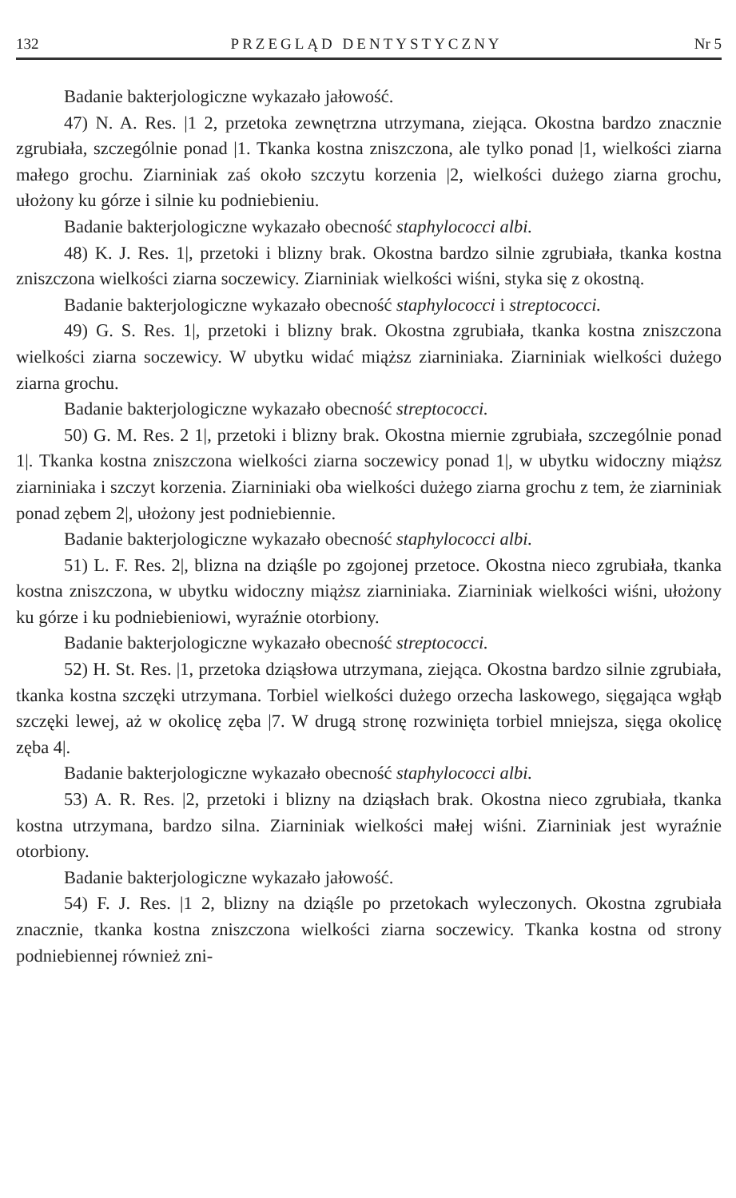132 PRZEGLĄD DENTYSTYCZNY Nr 5
Badanie bakterjologiczne wykazało jałowość.
47) N. A. Res. |1 2, przetoka zewnętrzna utrzymana, ziejąca. Okostna bardzo znacznie zgrubiała, szczególnie ponad |1. Tkanka kostna zniszczona, ale tylko ponad |1, wielkości ziarna małego grochu. Ziarniniak zaś około szczytu korzenia |2, wielkości dużego ziarna grochu, ułożony ku górze i silnie ku podniebieniu.
Badanie bakterjologiczne wykazało obecność staphylococci albi.
48) K. J. Res. 1|, przetoki i blizny brak. Okostna bardzo silnie zgrubiała, tkanka kostna zniszczona wielkości ziarna soczewicy. Ziarniniak wielkości wiśni, styka się z okostną.
Badanie bakterjologiczne wykazało obecność staphylococci i streptococci.
49) G. S. Res. 1|, przetoki i blizny brak. Okostna zgrubiała, tkanka kostna zniszczona wielkości ziarna soczewicy. W ubytku widać miąższ ziarniniaka. Ziarniniak wielkości dużego ziarna grochu.
Badanie bakterjologiczne wykazało obecność streptococci.
50) G. M. Res. 2 1|, przetoki i blizny brak. Okostna miernie zgrubiała, szczególnie ponad 1|. Tkanka kostna zniszczona wielkości ziarna soczewicy ponad 1|, w ubytku widoczny miąższ ziarniniaka i szczyt korzenia. Ziarniniaki oba wielkości dużego ziarna grochu z tem, że ziarniniak ponad zębem 2|, ułożony jest podniebiennie.
Badanie bakterjologiczne wykazało obecność staphylococci albi.
51) L. F. Res. 2|, blizna na dziąśle po zgojonej przetoce. Okostna nieco zgrubiała, tkanka kostna zniszczona, w ubytku widoczny miąższ ziarniniaka. Ziarniniak wielkości wiśni, ułożony ku górze i ku podniebieniowi, wyraźnie otorbiony.
Badanie bakterjologiczne wykazało obecność streptococci.
52) H. St. Res. |1, przetoka dziąsłowa utrzymana, ziejąca. Okostna bardzo silnie zgrubiała, tkanka kostna szczęki utrzymana. Torbiel wielkości dużego orzecha laskowego, sięgająca wgłąb szczęki lewej, aż w okolicę zęba |7. W drugą stronę rozwinięta torbiel mniejsza, sięga okolicę zęba 4|.
Badanie bakterjologiczne wykazało obecność staphylococci albi.
53) A. R. Res. |2, przetoki i blizny na dziąsłach brak. Okostna nieco zgrubiała, tkanka kostna utrzymana, bardzo silna. Ziarniniak wielkości małej wiśni. Ziarniniak jest wyraźnie otorbiony.
Badanie bakterjologiczne wykazało jałowość.
54) F. J. Res. |1 2, blizny na dziąśle po przetokach wyleczonych. Okostna zgrubiała znacznie, tkanka kostna zniszczona wielkości ziarna soczewicy. Tkanka kostna od strony podniebiennej również zni-